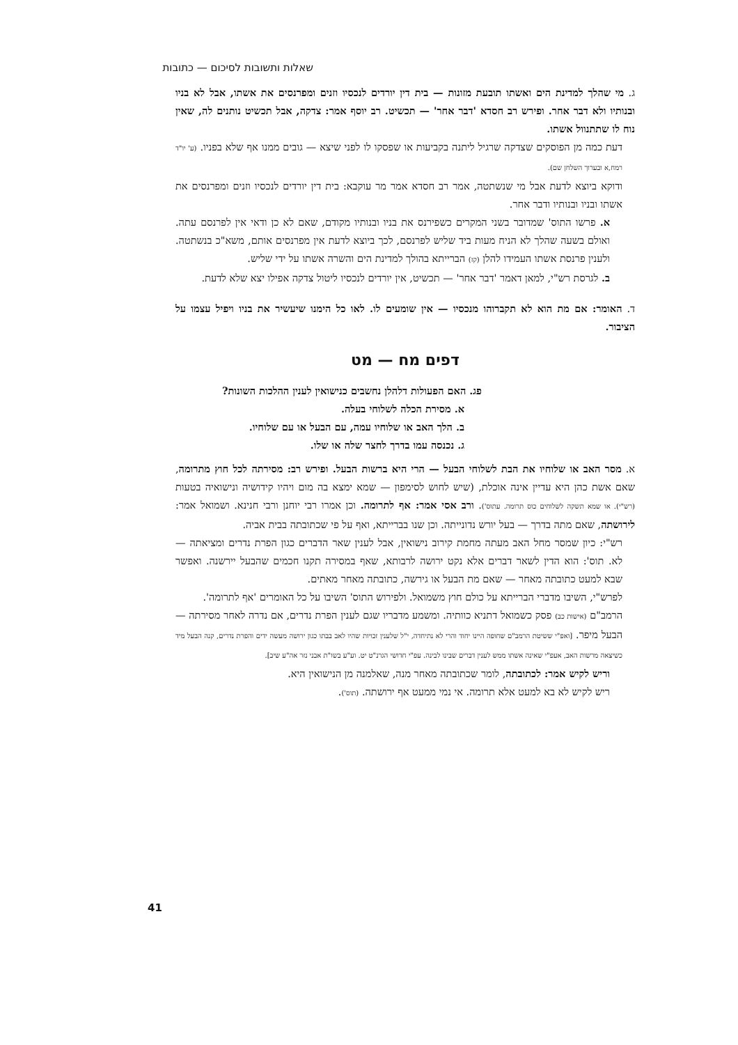שאלות ותשובות לסיכום — כתובות
ג. מי שהלך למדינת הים ואשתו תובעת מזונות — בית דין יורדים לנכסיו וזנים ומפרנסים את אשתו, אבל לא בניו ובנותיו ולא דבר אחר. ופירש רב חסדא 'דבר אחר' — תכשיט. רב יוסף אמר: צדקה, אבל תכשיט נותנים לה, שאין נוח לו שתתנוול אשתו.
דעת כמה מן הפוסקים שצדקה שרגיל ליתנה בקביעות או שפסקו לו לפני שיצא — גובים ממנו אף שלא בפניו. (ע' יו"ד רמח,א ובערוך השלחן שם).
ודוקא ביוצא לדעת אבל מי שנשתטה, אמר רב חסדא אמר מר עוקבא: בית דין יורדים לנכסיו וזנים ומפרנסים את אשתו ובניו ובנותיו ודבר אחר.
א. פרשו התוס' שמדובר בשני המקרים כשפירנס את בניו ובנותיו מקודם, שאם לא כן ודאי אין לפרנסם עתה. ואולם בשעה שהלך לא הניח מעות ביד שליש לפרנסם, לכך ביוצא לדעת אין מפרנסים אותם, משא"כ בנשתטה. ולענין פרנסת אשתו העמידו להלן (קז) הברייתא בהולך למדינת הים והשרה אשתו על ידי שליש.
ב. לגרסת רש"י, למאן דאמר 'דבר אחר' — תכשיט, אין יורדים לנכסיו ליטול צדקה אפילו יצא שלא לדעת.
ד. האומר: אם מת הוא לא תקברוהו מנכסיו — אין שומעים לו. לאו כל הימנו שיעשיר את בניו ויפיל עצמו על הציבור.
דפים מח — מט
פג. האם הפעולות דלהלן נחשבים כנישואין לענין ההלכות השונות?
א. מסירת הכלה לשלוחי בעלה.
ב. הלך האב או שלוחיו עמה, עם הבעל או עם שלוחיו.
ג. נכנסה עמו בדרך לחצר שלה או שלו.
א. מסר האב או שלוחיו את הבת לשלוחי הבעל — הרי היא ברשות הבעל. ופירש רב: מסירתה לכל חוץ מתרומה, שאם אשת כהן היא עדיין אינה אוכלת, (שיש לחוש לסימפון — שמא ימצא בה מום ויהיו קידושיה ונישואיה בטעות (רש"י). או שמא תשקה לשלוחים כוס תרומה. עתוס'). ורב אסי אמר: אף לתרומה. וכן אמרו רבי יוחנן ורבי חנינא. ושמואל אמר: לירושתה, שאם מתה בדרך — בעל יורש נדונייתה. וכן שנו בברייתא, ואף על פי שכתובתה בבית אביה.
רש"י: כיון שמסר מחל האב מעתה מחמת קירוב נישואין, אבל לענין שאר הדברים כגון הפרת נדרים ומציאתה — לא. תוס': הוא הדין לשאר דברים אלא נקט ירושה לרבותא, שאף במסירה תקנו חכמים שהבעל יירשנה. ואפשר שבא למעט כתובתה מאחר — שאם מת הבעל או גירשה, כתובתה מאחר מאתים.
לפרש"י, השיבו מדברי הברייתא על כולם חוץ משמואל. ולפירוש התוס' השיבו על כל האומרים 'אף לתרומה'.
הרמב"ם (אישות כב) פסק כשמואל דתניא כוותיה. ומשמע מדבריו שגם לענין הפרת נדרים, אם נדרה לאחר מסירתה — הבעל מיפר. [ואפ"י ששיטת הרמב"ם שחופה היינו יחוד והרי לא נתיחדה, י"ל שלענין זכויות שהיו לאב בבתו כגון ירושה מעשה ידים והפרת נדרים, קנה הבעל מיד כשיצאה מרשות האב, אעפ"י שאינה אשתו ממש לענין דברים שבינו לבינה. עפ"י חדושי הגרנ"ט יט. וע"ע בשו"ת אבני נזר אה"ע שיב].
וריש לקיש אמר: לכתובתה, לומר שכתובתה מאחר מנה, שאלמנה מן הנישואין היא.
ריש לקיש לא בא למעט אלא תרומה. אי נמי ממעט אף ירושתה. (תוס').
41